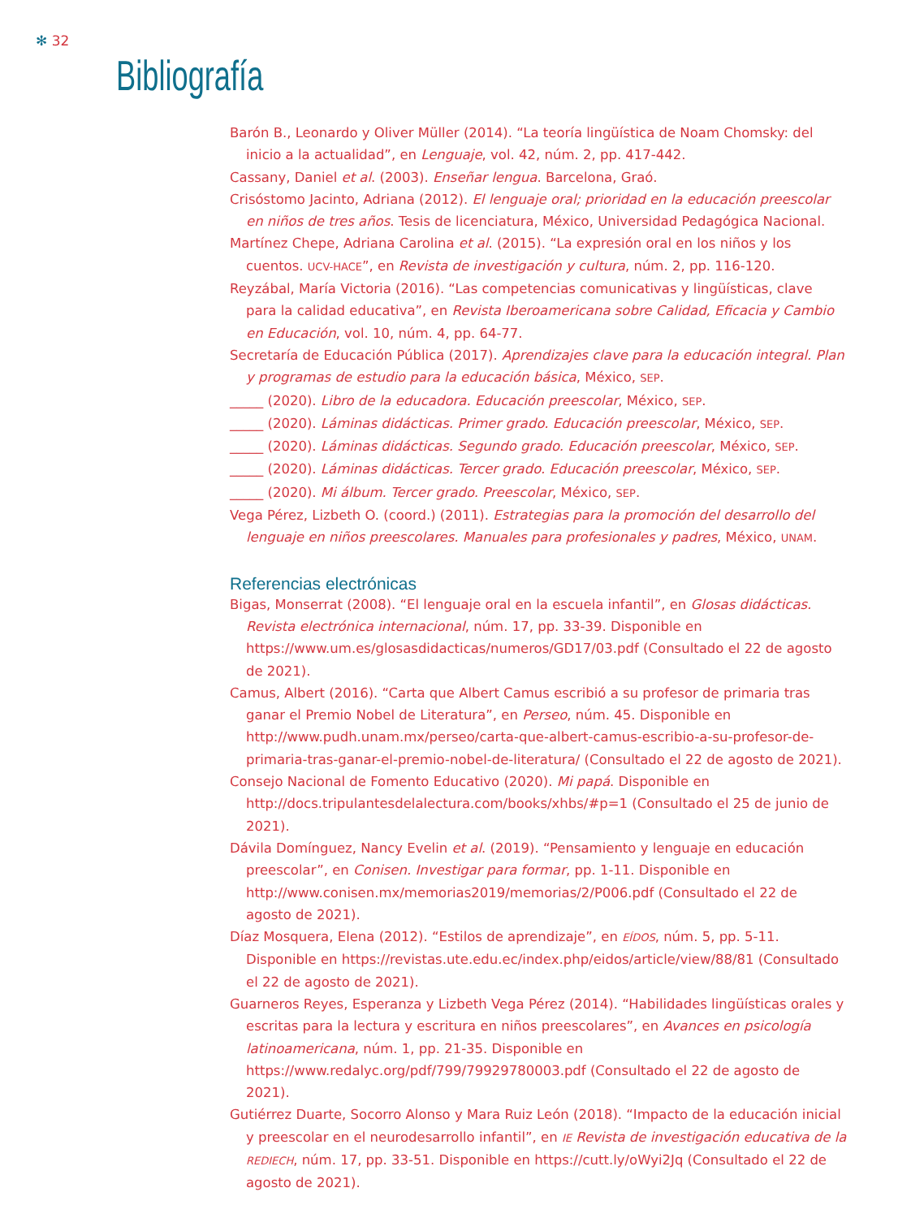✻ 32
Bibliografía
Barón B., Leonardo y Oliver Müller (2014). “La teoría lingüística de Noam Chomsky: del inicio a la actualidad”, en Lenguaje, vol. 42, núm. 2, pp. 417-442.
Cassany, Daniel et al. (2003). Enseñar lengua. Barcelona, Graó.
Crisóstomo Jacinto, Adriana (2012). El lenguaje oral; prioridad en la educación preescolar en niños de tres años. Tesis de licenciatura, México, Universidad Pedagógica Nacional.
Martínez Chepe, Adriana Carolina et al. (2015). “La expresión oral en los niños y los cuentos. UCV-HACE”, en Revista de investigación y cultura, núm. 2, pp. 116-120.
Reyzábal, María Victoria (2016). “Las competencias comunicativas y lingüísticas, clave para la calidad educativa”, en Revista Iberoamericana sobre Calidad, Eficacia y Cambio en Educación, vol. 10, núm. 4, pp. 64-77.
Secretaría de Educación Pública (2017). Aprendizajes clave para la educación integral. Plan y programas de estudio para la educación básica, México, SEP.
_____ (2020). Libro de la educadora. Educación preescolar, México, SEP.
_____ (2020). Láminas didácticas. Primer grado. Educación preescolar, México, SEP.
_____ (2020). Láminas didácticas. Segundo grado. Educación preescolar, México, SEP.
_____ (2020). Láminas didácticas. Tercer grado. Educación preescolar, México, SEP.
_____ (2020). Mi álbum. Tercer grado. Preescolar, México, SEP.
Vega Pérez, Lizbeth O. (coord.) (2011). Estrategias para la promoción del desarrollo del lenguaje en niños preescolares. Manuales para profesionales y padres, México, UNAM.
Referencias electrónicas
Bigas, Monserrat (2008). “El lenguaje oral en la escuela infantil”, en Glosas didácticas. Revista electrónica internacional, núm. 17, pp. 33-39. Disponible en https://www.um.es/glosasdidacticas/numeros/GD17/03.pdf (Consultado el 22 de agosto de 2021).
Camus, Albert (2016). “Carta que Albert Camus escribió a su profesor de primaria tras ganar el Premio Nobel de Literatura”, en Perseo, núm. 45. Disponible en http://www.pudh.unam.mx/perseo/carta-que-albert-camus-escribio-a-su-profesor-de-primaria-tras-ganar-el-premio-nobel-de-literatura/ (Consultado el 22 de agosto de 2021).
Consejo Nacional de Fomento Educativo (2020). Mi papá. Disponible en http://docs.tripulantesdelalectura.com/books/xhbs/#p=1 (Consultado el 25 de junio de 2021).
Dávila Domínguez, Nancy Evelin et al. (2019). “Pensamiento y lenguaje en educación preescolar”, en Conisen. Investigar para formar, pp. 1-11. Disponible en http://www.conisen.mx/memorias2019/memorias/2/P006.pdf (Consultado el 22 de agosto de 2021).
Díaz Mosquera, Elena (2012). “Estilos de aprendizaje”, en EÍDOS, núm. 5, pp. 5-11. Disponible en https://revistas.ute.edu.ec/index.php/eidos/article/view/88/81 (Consultado el 22 de agosto de 2021).
Guarneros Reyes, Esperanza y Lizbeth Vega Pérez (2014). “Habilidades lingüísticas orales y escritas para la lectura y escritura en niños preescolares”, en Avances en psicología latinoamericana, núm. 1, pp. 21-35. Disponible en https://www.redalyc.org/pdf/799/79929780003.pdf (Consultado el 22 de agosto de 2021).
Gutiérrez Duarte, Socorro Alonso y Mara Ruiz León (2018). “Impacto de la educación inicial y preescolar en el neurodesarrollo infantil”, en IE Revista de investigación educativa de la REDIECH, núm. 17, pp. 33-51. Disponible en https://cutt.ly/oWyi2Jq (Consultado el 22 de agosto de 2021).